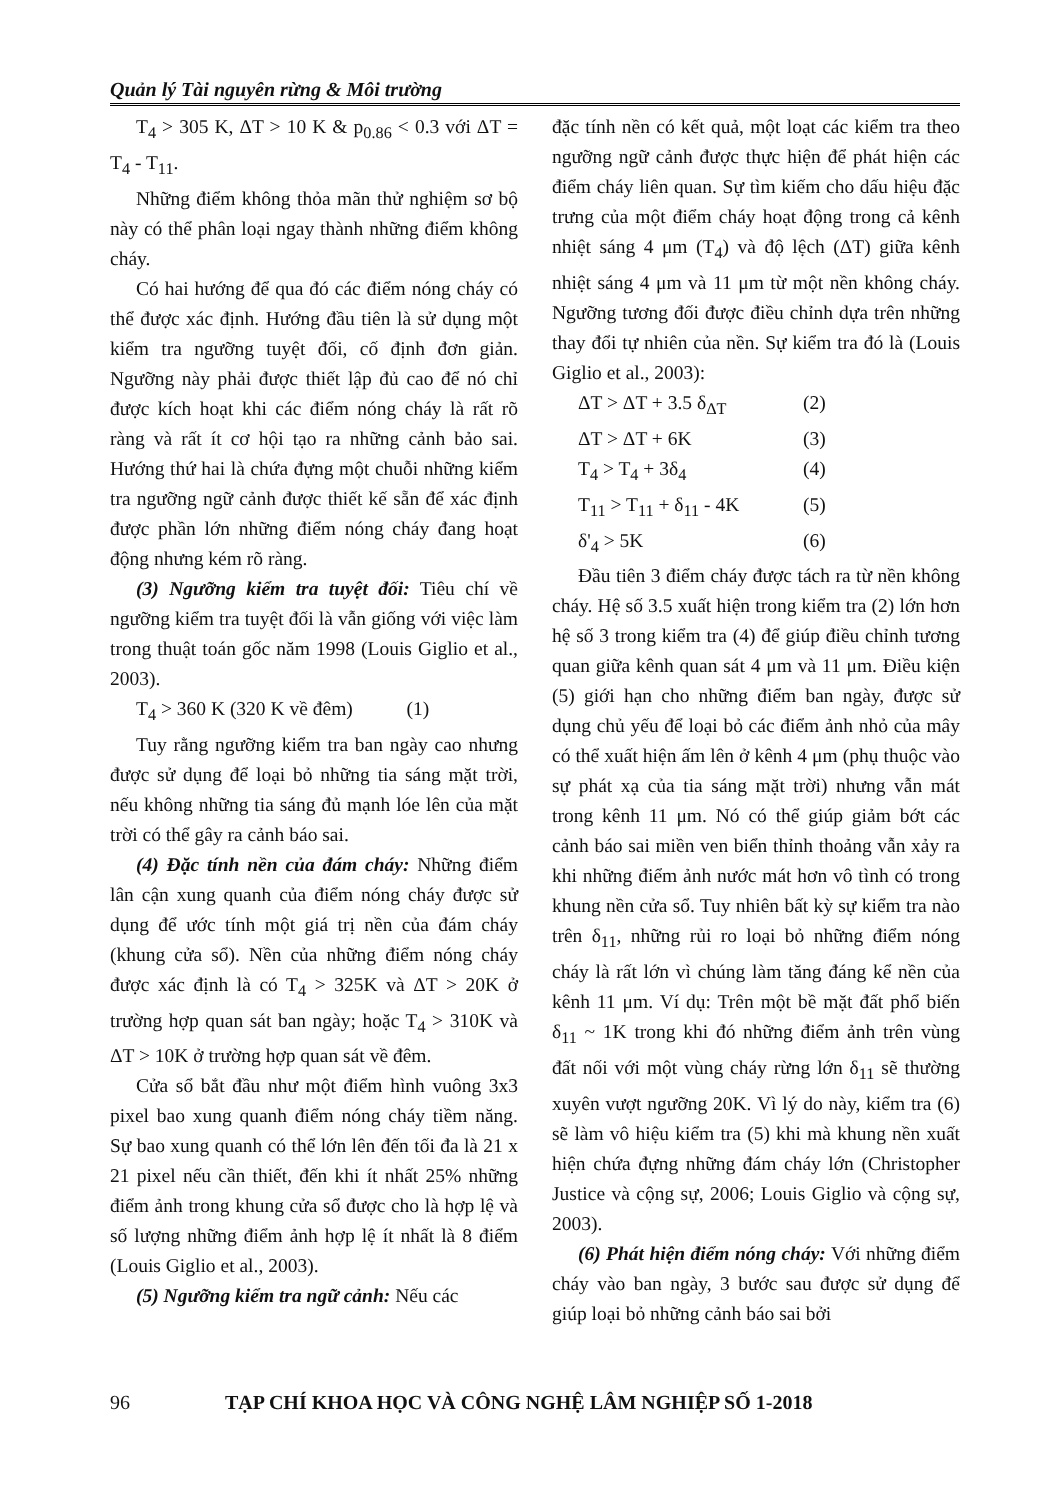Quản lý Tài nguyên rừng & Môi trường
T<sub>4</sub> > 305 K, ΔT > 10 K & p<sub>0.86</sub> < 0.3 với ΔT = T<sub>4</sub> - T<sub>11</sub>.
Những điểm không thỏa mãn thử nghiệm sơ bộ này có thể phân loại ngay thành những điểm không cháy.
Có hai hướng để qua đó các điểm nóng cháy có thể được xác định. Hướng đầu tiên là sử dụng một kiểm tra ngưỡng tuyệt đối, cố định đơn giản. Ngưỡng này phải được thiết lập đủ cao để nó chỉ được kích hoạt khi các điểm nóng cháy là rất rõ ràng và rất ít cơ hội tạo ra những cảnh bảo sai. Hướng thứ hai là chứa đựng một chuỗi những kiểm tra ngưỡng ngữ cảnh được thiết kế sẵn để xác định được phần lớn những điểm nóng cháy đang hoạt động nhưng kém rõ ràng.
(3) Ngưỡng kiểm tra tuyệt đối: Tiêu chí về ngưỡng kiểm tra tuyệt đối là vẫn giống với việc làm trong thuật toán gốc năm 1998 (Louis Giglio et al., 2003).
T<sub>4</sub> > 360 K (320 K về đêm) (1)
Tuy rằng ngưỡng kiểm tra ban ngày cao nhưng được sử dụng để loại bỏ những tia sáng mặt trời, nếu không những tia sáng đủ mạnh lóe lên của mặt trời có thể gây ra cảnh báo sai.
(4) Đặc tính nền của đám cháy: Những điểm lân cận xung quanh của điểm nóng cháy được sử dụng để ước tính một giá trị nền của đám cháy (khung cửa sổ). Nền của những điểm nóng cháy được xác định là có T<sub>4</sub> > 325K và ΔT > 20K ở trường hợp quan sát ban ngày; hoặc T<sub>4</sub> > 310K và ΔT > 10K ở trường hợp quan sát về đêm.
Cửa sổ bắt đầu như một điểm hình vuông 3x3 pixel bao xung quanh điểm nóng cháy tiềm năng. Sự bao xung quanh có thể lớn lên đến tối đa là 21 x 21 pixel nếu cần thiết, đến khi ít nhất 25% những điểm ảnh trong khung cửa sổ được cho là hợp lệ và số lượng những điểm ảnh hợp lệ ít nhất là 8 điểm (Louis Giglio et al., 2003).
(5) Ngưỡng kiểm tra ngữ cảnh: Nếu các
đặc tính nền có kết quả, một loạt các kiểm tra theo ngưỡng ngữ cảnh được thực hiện để phát hiện các điểm cháy liên quan. Sự tìm kiếm cho dấu hiệu đặc trưng của một điểm cháy hoạt động trong cả kênh nhiệt sáng 4 μm (T<sub>4</sub>) và độ lệch (ΔT) giữa kênh nhiệt sáng 4 μm và 11 μm từ một nền không cháy. Ngưỡng tương đối được điều chỉnh dựa trên những thay đổi tự nhiên của nền. Sự kiểm tra đó là (Louis Giglio et al., 2003):
ΔT > ΔT + 3.5 δ<sub>ΔT</sub> (2)
ΔT > ΔT + 6K (3)
T<sub>4</sub> > T<sub>4</sub> + 3δ<sub>4</sub> (4)
T<sub>11</sub> > T<sub>11</sub> + δ<sub>11</sub> - 4K (5)
δ'<sub>4</sub> > 5K (6)
Đầu tiên 3 điểm cháy được tách ra từ nền không cháy. Hệ số 3.5 xuất hiện trong kiểm tra (2) lớn hơn hệ số 3 trong kiểm tra (4) để giúp điều chỉnh tương quan giữa kênh quan sát 4 μm và 11 μm. Điều kiện (5) giới hạn cho những điểm ban ngày, được sử dụng chủ yếu để loại bỏ các điểm ảnh nhỏ của mây có thể xuất hiện ấm lên ở kênh 4 μm (phụ thuộc vào sự phát xạ của tia sáng mặt trời) nhưng vẫn mát trong kênh 11 μm. Nó có thể giúp giảm bớt các cảnh báo sai miền ven biển thỉnh thoảng vẫn xảy ra khi những điểm ảnh nước mát hơn vô tình có trong khung nền cửa sổ. Tuy nhiên bất kỳ sự kiểm tra nào trên δ<sub>11</sub>, những rủi ro loại bỏ những điểm nóng cháy là rất lớn vì chúng làm tăng đáng kể nền của kênh 11 μm. Ví dụ: Trên một bề mặt đất phổ biến δ<sub>11</sub> ~ 1K trong khi đó những điểm ảnh trên vùng đất nối với một vùng cháy rừng lớn δ<sub>11</sub> sẽ thường xuyên vượt ngưỡng 20K. Vì lý do này, kiểm tra (6) sẽ làm vô hiệu kiểm tra (5) khi mà khung nền xuất hiện chứa đựng những đám cháy lớn (Christopher Justice và cộng sự, 2006; Louis Giglio và cộng sự, 2003).
(6) Phát hiện điểm nóng cháy: Với những điểm cháy vào ban ngày, 3 bước sau được sử dụng để giúp loại bỏ những cảnh báo sai bởi
96 TẠP CHÍ KHOA HỌC VÀ CÔNG NGHỆ LÂM NGHIỆP SỐ 1-2018